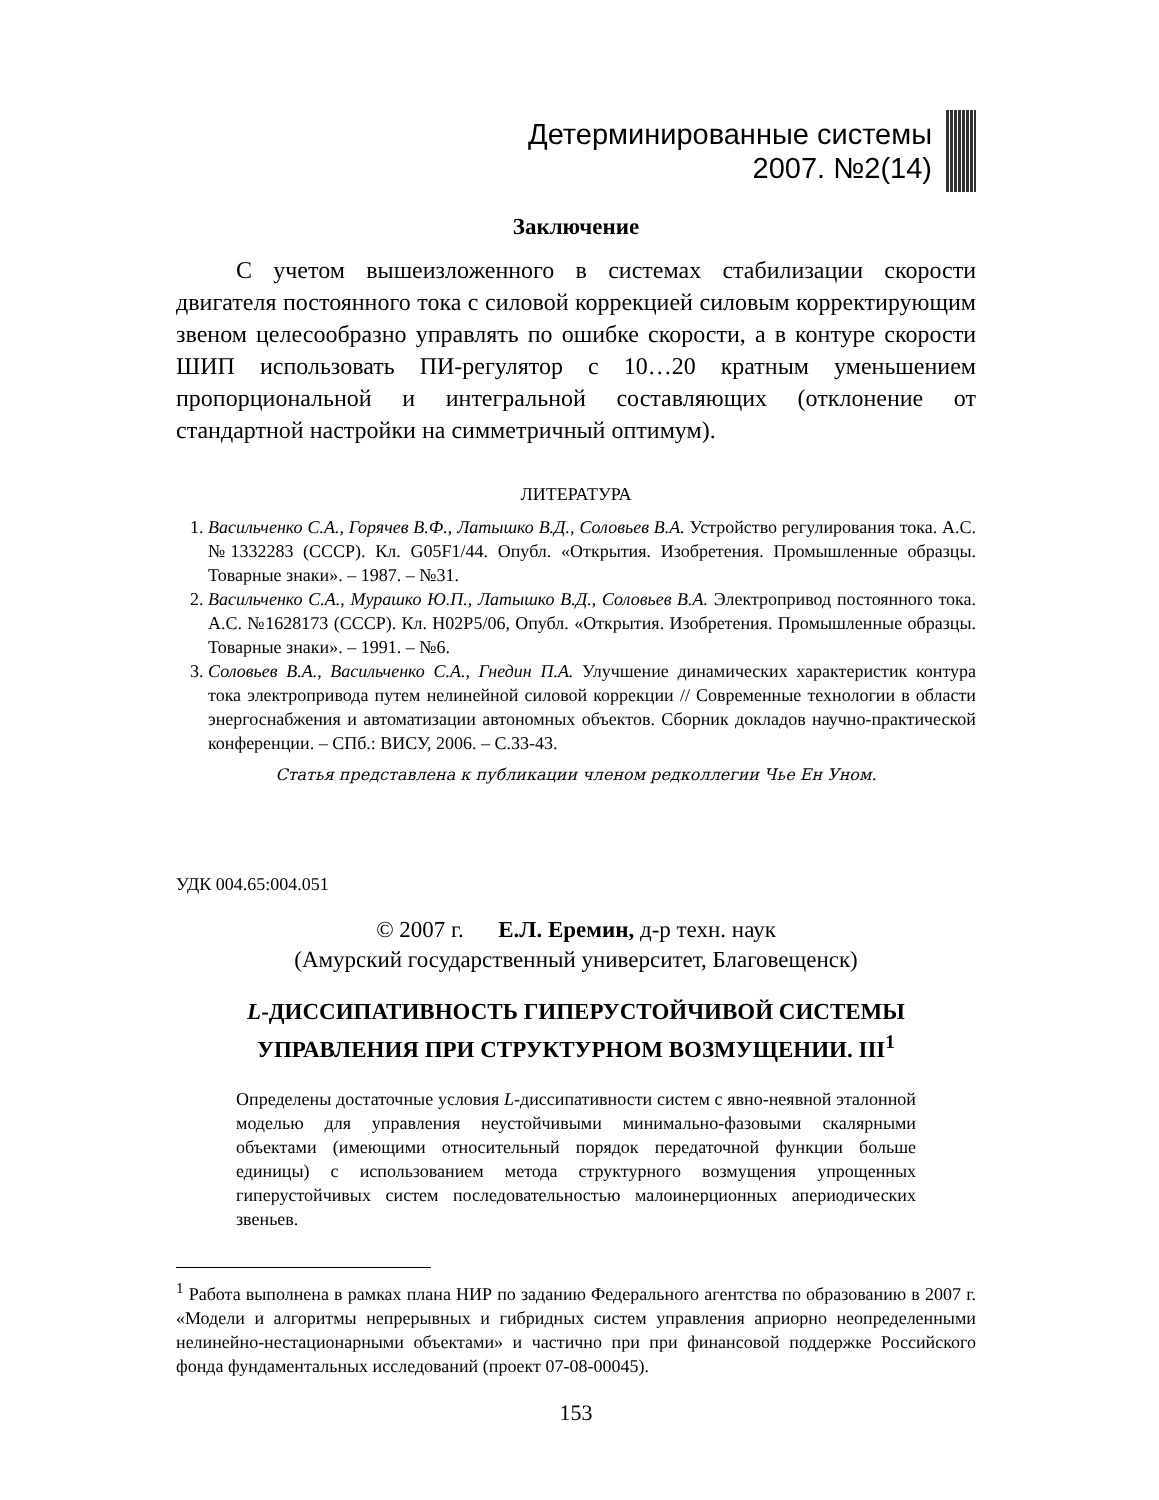Детерминированные системы
2007. №2(14)
Заключение
С учетом вышеизложенного в системах стабилизации скорости двигателя постоянного тока с силовой коррекцией силовым корректирующим звеном целесообразно управлять по ошибке скорости, а в контуре скорости ШИП использовать ПИ-регулятор с 10…20 кратным уменьшением пропорциональной и интегральной составляющих (отклонение от стандартной настройки на симметричный оптимум).
ЛИТЕРАТУРА
1. Васильченко С.А., Горячев В.Ф., Латышко В.Д., Соловьев В.А. Устройство регулирования тока. А.С. №1332283 (СССР). Кл. G05F1/44. Опубл. «Открытия. Изобретения. Промышленные образцы. Товарные знаки». – 1987. – №31.
2. Васильченко С.А., Мурашко Ю.П., Латышко В.Д., Соловьев В.А. Электропривод постоянного тока. А.С. №1628173 (СССР). Кл. H02P5/06, Опубл. «Открытия. Изобретения. Промышленные образцы. Товарные знаки». – 1991. – №6.
3. Соловьев В.А., Васильченко С.А., Гнедин П.А. Улучшение динамических характеристик контура тока электропривода путем нелинейной силовой коррекции // Современные технологии в области энергоснабжения и автоматизации автономных объектов. Сборник докладов научно-практической конференции. – СПб.: ВИСУ, 2006. – С.33-43.
Статья представлена к публикации членом редколлегии Чье Ен Уном.
УДК 004.65:004.051
© 2007 г. Е.Л. Еремин, д-р техн. наук
(Амурский государственный университет, Благовещенск)
L-ДИССИПАТИВНОСТЬ ГИПЕРУСТОЙЧИВОЙ СИСТЕМЫ
УПРАВЛЕНИЯ ПРИ СТРУКТУРНОМ ВОЗМУЩЕНИИ. III<sup>1</sup>
Определены достаточные условия L-диссипативности систем с явно-неявной эталонной моделью для управления неустойчивыми минимально-фазовыми скалярными объектами (имеющими относительный порядок передаточной функции больше единицы) с использованием метода структурного возмущения упрощенных гиперустойчивых систем последовательностью малоинерционных апериодических звеньев.
<sup>1</sup> Работа выполнена в рамках плана НИР по заданию Федерального агентства по образованию в 2007 г. «Модели и алгоритмы непрерывных и гибридных систем управления априорно неопределенными нелинейно-нестационарными объектами» и частично при при финансовой поддержке Российского фонда фундаментальных исследований (проект 07-08-00045).
153